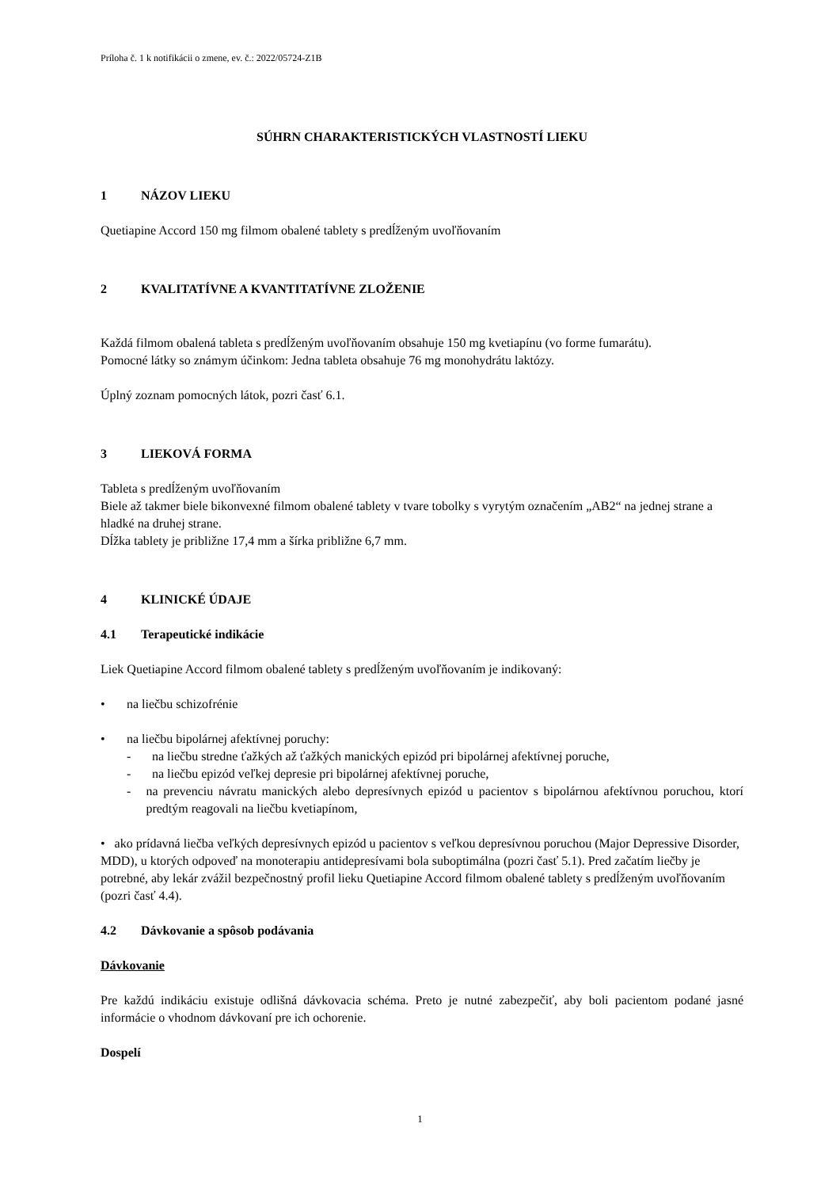Príloha č. 1 k notifikácii o zmene, ev. č.: 2022/05724-Z1B
SÚHRN CHARAKTERISTICKÝCH VLASTNOSTÍ LIEKU
1 NÁZOV LIEKU
Quetiapine Accord 150 mg filmom obalené tablety s predĺženým uvoľňovaním
2 KVALITATÍVNE A KVANTITATÍVNE ZLOŽENIE
Každá filmom obalená tableta s predĺženým uvoľňovaním obsahuje 150 mg kvetiapínu (vo forme fumarátu).
Pomocné látky so známym účinkom: Jedna tableta obsahuje 76 mg monohydrátu laktózy.
Úplný zoznam pomocných látok, pozri časť 6.1.
3 LIEKOVÁ FORMA
Tableta s predĺženým uvoľňovaním
Biele až takmer biele bikonvexné filmom obalené tablety v tvare tobolky s vyrytým označením „AB2“ na jednej strane a hladké na druhej strane.
Dĺžka tablety je približne 17,4 mm a šírka približne 6,7 mm.
4 KLINICKÉ ÚDAJE
4.1 Terapeutické indikácie
Liek Quetiapine Accord filmom obalené tablety s predĺženým uvoľňovaním je indikovaný:
• na liečbu schizofrénie
• na liečbu bipolárnej afektívnej poruchy:
- na liečbu stredne ťažkých až ťažkých manických epizód pri bipolárnej afektívnej poruche,
- na liečbu epizód veľkej depresie pri bipolárnej afektívnej poruche,
- na prevenciu návratu manických alebo depresívnych epizód u pacientov s bipolárnou afektívnou poruchou, ktorí predtým reagovali na liečbu kvetiapínom,
• ako prídavná liečba veľkých depresívnych epizód u pacientov s veľkou depresívnou poruchou (Major Depressive Disorder, MDD), u ktorých odpoveď na monoterapiu antidepresívami bola suboptimálna (pozri časť 5.1). Pred začatím liečby je potrebné, aby lekár zvážil bezpečnostný profil lieku Quetiapine Accord filmom obalené tablety s predĺženým uvoľňovaním (pozri časť 4.4).
4.2 Dávkovanie a spôsob podávania
Dávkovanie
Pre každú indikáciu existuje odlišná dávkovacia schéma. Preto je nutné zabezpečiť, aby boli pacientom podané jasné informácie o vhodnom dávkovaní pre ich ochorenie.
Dospelí
1